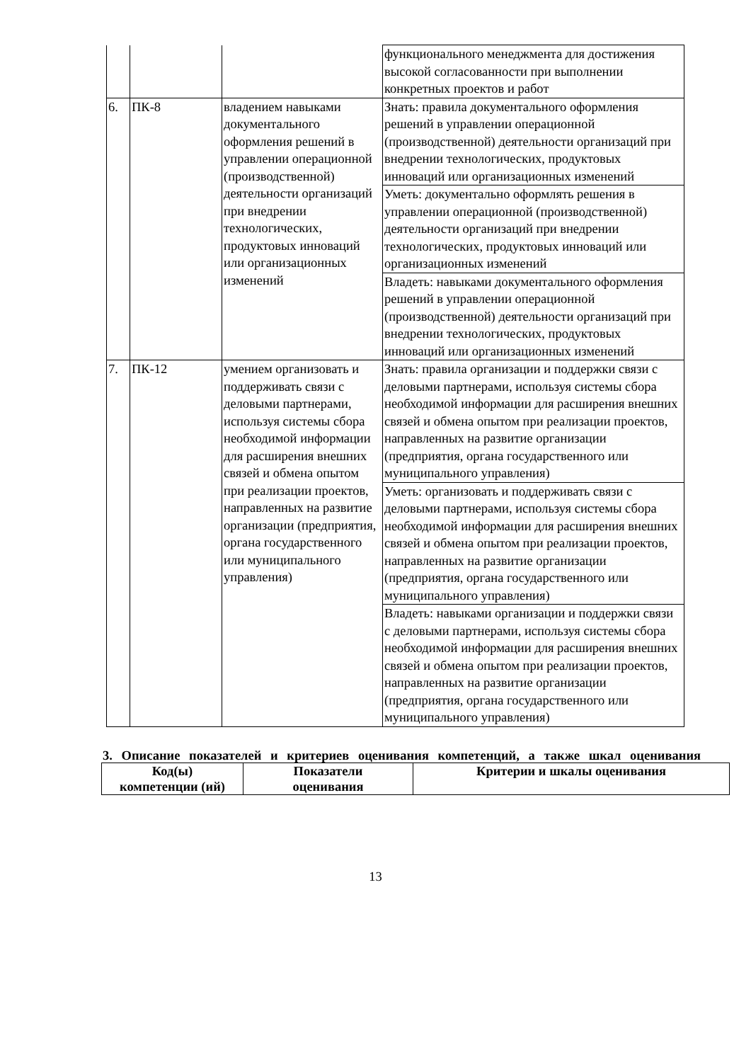| | | | функционального менеджмента для достижения высокой согласованности при выполнении конкретных проектов и работ |
| 6. | ПК-8 | владением навыками документального оформления решений в управлении операционной (производственной) деятельности организаций при внедрении технологических, продуктовых инноваций или организационных изменений | Знать: правила документального оформления решений в управлении операционной (производственной) деятельности организаций при внедрении технологических, продуктовых инноваций или организационных изменений |
| | | | Уметь: документально оформлять решения в управлении операционной (производственной) деятельности организаций при внедрении технологических, продуктовых инноваций или организационных изменений |
| | | | Владеть: навыками документального оформления решений в управлении операционной (производственной) деятельности организаций при внедрении технологических, продуктовых инноваций или организационных изменений |
| 7. | ПК-12 | умением организовать и поддерживать связи с деловыми партнерами, используя системы сбора необходимой информации для расширения внешних связей и обмена опытом при реализации проектов, направленных на развитие организации (предприятия, органа государственного или муниципального управления) | Знать: правила организации и поддержки связи с деловыми партнерами, используя системы сбора необходимой информации для расширения внешних связей и обмена опытом при реализации проектов, направленных на развитие организации (предприятия, органа государственного или муниципального управления) |
| | | | Уметь: организовать и поддерживать связи с деловыми партнерами, используя системы сбора необходимой информации для расширения внешних связей и обмена опытом при реализации проектов, направленных на развитие организации (предприятия, органа государственного или муниципального управления) |
| | | | Владеть: навыками организации и поддержки связи с деловыми партнерами, используя системы сбора необходимой информации для расширения внешних связей и обмена опытом при реализации проектов, направленных на развитие организации (предприятия, органа государственного или муниципального управления) |
3. Описание показателей и критериев оценивания компетенций, а также шкал оценивания
| Код(ы) компетенции (ий) | Показатели оценивания | Критерии и шкалы оценивания |
| --- | --- | --- |
13